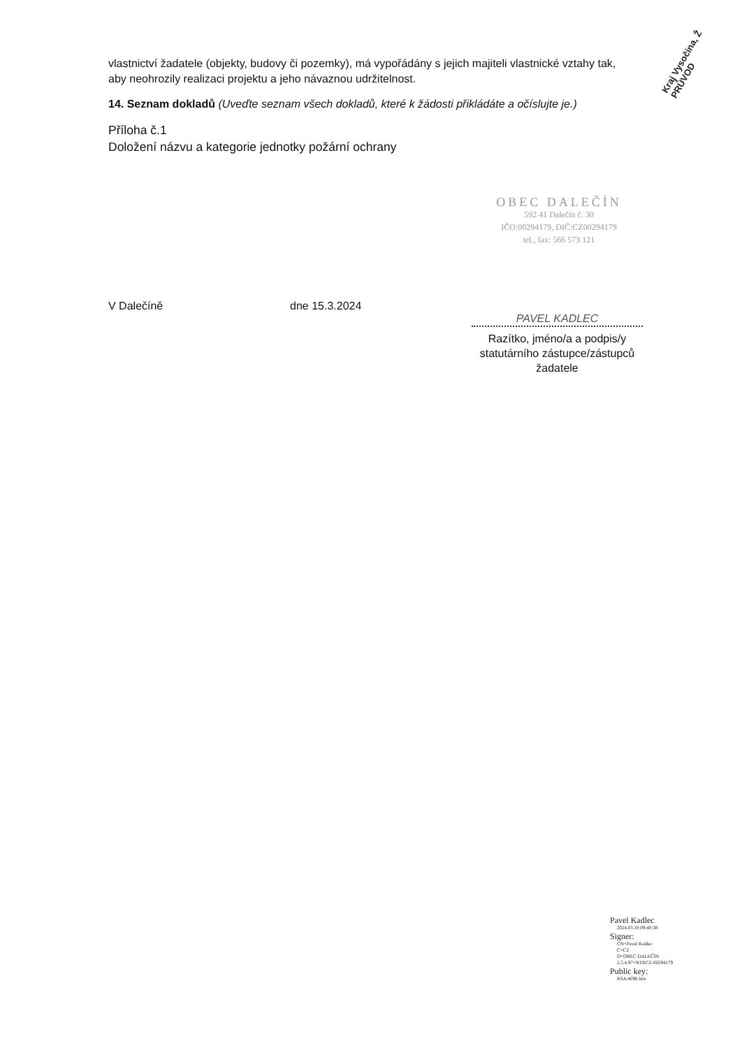Kraj Vysočina, Ž PRŮVOD
vlastnictví žadatele (objekty, budovy či pozemky), má vypořádány s jejich majiteli vlastnické vztahy tak, aby neohrozily realizaci projektu a jeho návaznou udržitelnost.
14. Seznam dokladů (Uveďte seznam všech dokladů, které k žádosti přikládáte a očíslujte je.)
Příloha č.1
Doložení názvu a kategorie jednotky požární ochrany
V Dalečíně dne 15.3.2024
OBEC DALEČÍN
592 41 Dalečín č. 30
IČO:00294179, DIČ:CZ00294179
tel., fax: 566 573 121
PAVEL KADLEC
Razítko, jméno/a a podpis/y statutárního zástupce/zástupců žadatele
Pavel Kadlec
2024.03.18 09:40:38
Signer:
CN=Pavel Kadlec
C=CZ
O=OBEC DALEČÍN
2.5.4.97=NTRCZ-00294179
Public key:
RSA/4096 bits